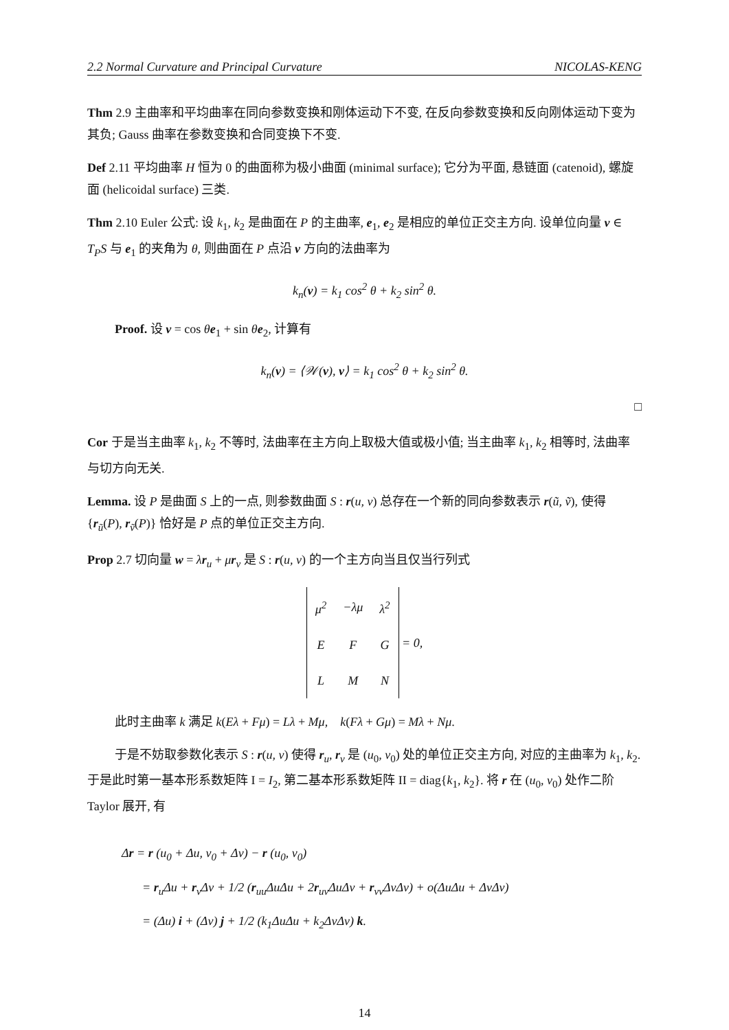2.2 Normal Curvature and Principal Curvature NICOLAS-KENG
Thm 2.9 主曲率和平均曲率在同向参数变换和刚体运动下不变, 在反向参数变换和反向刚体运动下变为其负; Gauss 曲率在参数变换和合同变换下不变.
Def 2.11 平均曲率 H 恒为 0 的曲面称为极小曲面 (minimal surface); 它分为平面, 悬链面 (catenoid), 螺旋面 (helicoidal surface) 三类.
Thm 2.10 Euler 公式: 设 k<sub>1</sub>, k<sub>2</sub> 是曲面在 P 的主曲率, e<sub>1</sub>, e<sub>2</sub> 是相应的单位正交主方向. 设单位向量 v ∈ T<sub>P</sub>S 与 e<sub>1</sub> 的夹角为 θ, 则曲面在 P 点沿 v 方向的法曲率为
k<sub>n</sub>(v) = k<sub>1</sub> cos<sup>2</sup> θ + k<sub>2</sub> sin<sup>2</sup> θ.
Proof. 设 v = cos θe<sub>1</sub> + sin θe<sub>2</sub>, 计算有
k<sub>n</sub>(v) = ⟨𝒲(v), v⟩ = k<sub>1</sub> cos<sup>2</sup> θ + k<sub>2</sub> sin<sup>2</sup> θ.
□
Cor 于是当主曲率 k<sub>1</sub>, k<sub>2</sub> 不等时, 法曲率在主方向上取极大值或极小值; 当主曲率 k<sub>1</sub>, k<sub>2</sub> 相等时, 法曲率与切方向无关.
Lemma. 设 P 是曲面 S 上的一点, 则参数曲面 S : r(u, v) 总存在一个新的同向参数表示 r(ũ, ṽ), 使得 {r<sub>ũ</sub>(P), r<sub>ṽ</sub>(P)} 恰好是 P 点的单位正交主方向.
Prop 2.7 切向量 w = λr<sub>u</sub> + μr<sub>v</sub> 是 S : r(u, v) 的一个主方向当且仅当行列式
| μ<sup>2</sup> | −λμ | λ<sup>2</sup> |
| E | F | G |
| L | M | N |
= 0,
此时主曲率 k 满足 k(Eλ + Fμ) = Lλ + Mμ, k(Fλ + Gμ) = Mλ + Nμ.
于是不妨取参数化表示 S : r(u, v) 使得 r<sub>u</sub>, r<sub>v</sub> 是 (u<sub>0</sub>, v<sub>0</sub>) 处的单位正交主方向, 对应的主曲率为 k<sub>1</sub>, k<sub>2</sub>. 于是此时第一基本形系数矩阵 I = I<sub>2</sub>, 第二基本形系数矩阵 II = diag{k<sub>1</sub>, k<sub>2</sub>}. 将 r 在 (u<sub>0</sub>, v<sub>0</sub>) 处作二阶 Taylor 展开, 有
Δr = r (u<sub>0</sub> + Δu, v<sub>0</sub> + Δv) − r (u<sub>0</sub>, v<sub>0</sub>)
= r<sub>u</sub>Δu + r<sub>v</sub>Δv + 1/2 (r<sub>uu</sub>ΔuΔu + 2r<sub>uv</sub>ΔuΔv + r<sub>vv</sub>ΔvΔv) + o(ΔuΔu + ΔvΔv)
= (Δu) i + (Δv) j + 1/2 (k<sub>1</sub>ΔuΔu + k<sub>2</sub>ΔvΔv) k.
14